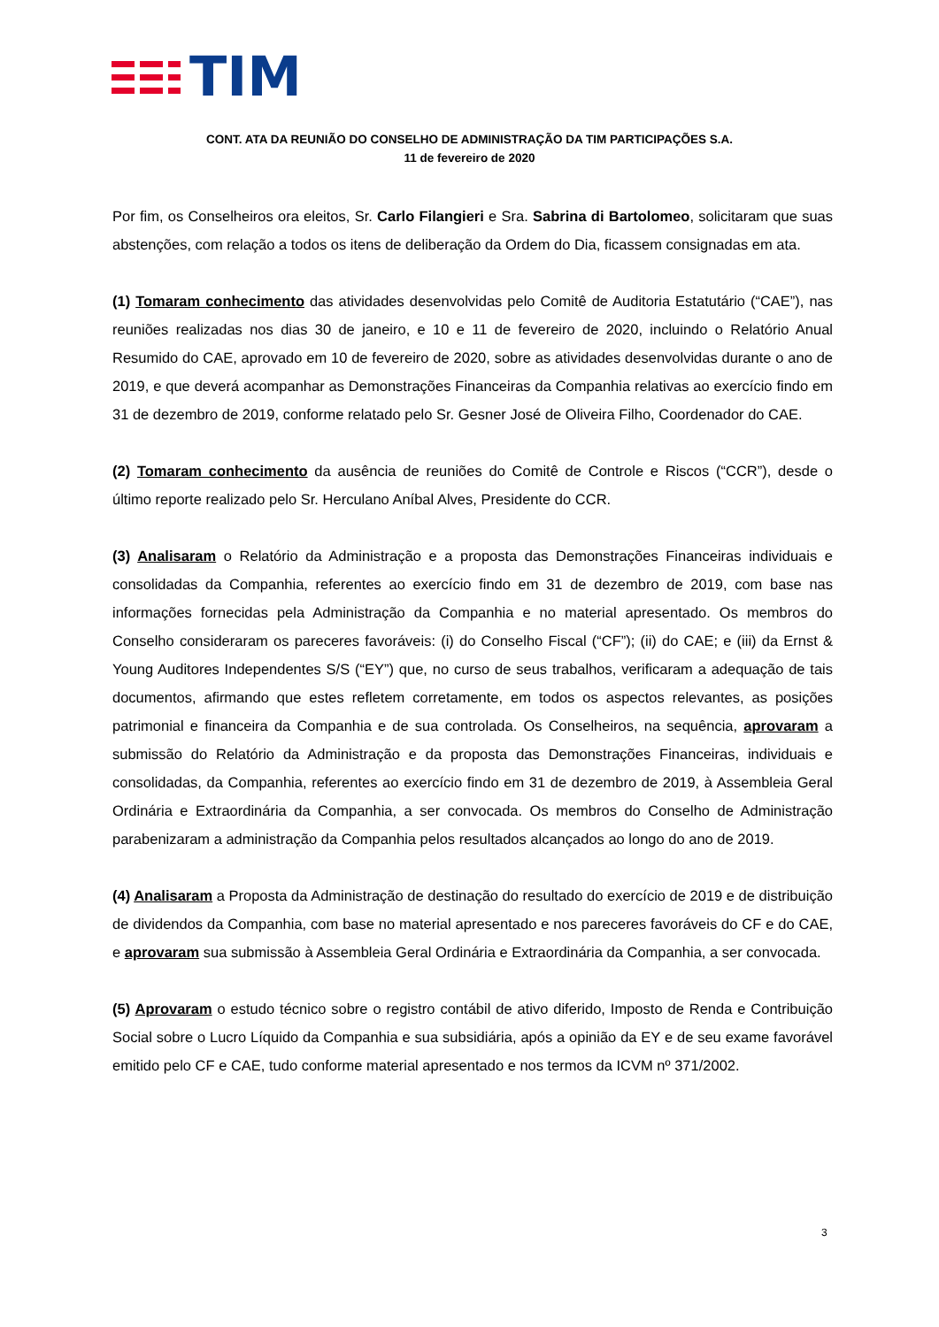TIM
CONT. ATA DA REUNIÃO DO CONSELHO DE ADMINISTRAÇÃO DA TIM PARTICIPAÇÕES S.A.
11 de fevereiro de 2020
Por fim, os Conselheiros ora eleitos, Sr. Carlo Filangieri e Sra. Sabrina di Bartolomeo, solicitaram que suas abstenções, com relação a todos os itens de deliberação da Ordem do Dia, ficassem consignadas em ata.
(1) Tomaram conhecimento das atividades desenvolvidas pelo Comitê de Auditoria Estatutário (“CAE”), nas reuniões realizadas nos dias 30 de janeiro, e 10 e 11 de fevereiro de 2020, incluindo o Relatório Anual Resumido do CAE, aprovado em 10 de fevereiro de 2020, sobre as atividades desenvolvidas durante o ano de 2019, e que deverá acompanhar as Demonstrações Financeiras da Companhia relativas ao exercício findo em 31 de dezembro de 2019, conforme relatado pelo Sr. Gesner José de Oliveira Filho, Coordenador do CAE.
(2) Tomaram conhecimento da ausência de reuniões do Comitê de Controle e Riscos (“CCR”), desde o último reporte realizado pelo Sr. Herculano Aníbal Alves, Presidente do CCR.
(3) Analisaram o Relatório da Administração e a proposta das Demonstrações Financeiras individuais e consolidadas da Companhia, referentes ao exercício findo em 31 de dezembro de 2019, com base nas informações fornecidas pela Administração da Companhia e no material apresentado. Os membros do Conselho consideraram os pareceres favoráveis: (i) do Conselho Fiscal (“CF”); (ii) do CAE; e (iii) da Ernst & Young Auditores Independentes S/S (“EY”) que, no curso de seus trabalhos, verificaram a adequação de tais documentos, afirmando que estes refletem corretamente, em todos os aspectos relevantes, as posições patrimonial e financeira da Companhia e de sua controlada. Os Conselheiros, na sequência, aprovaram a submissão do Relatório da Administração e da proposta das Demonstrações Financeiras, individuais e consolidadas, da Companhia, referentes ao exercício findo em 31 de dezembro de 2019, à Assembleia Geral Ordinária e Extraordinária da Companhia, a ser convocada. Os membros do Conselho de Administração parabenizaram a administração da Companhia pelos resultados alcançados ao longo do ano de 2019.
(4) Analisaram a Proposta da Administração de destinação do resultado do exercício de 2019 e de distribuição de dividendos da Companhia, com base no material apresentado e nos pareceres favoráveis do CF e do CAE, e aprovaram sua submissão à Assembleia Geral Ordinária e Extraordinária da Companhia, a ser convocada.
(5) Aprovaram o estudo técnico sobre o registro contábil de ativo diferido, Imposto de Renda e Contribuição Social sobre o Lucro Líquido da Companhia e sua subsidiária, após a opinião da EY e de seu exame favorável emitido pelo CF e CAE, tudo conforme material apresentado e nos termos da ICVM nº 371/2002.
3